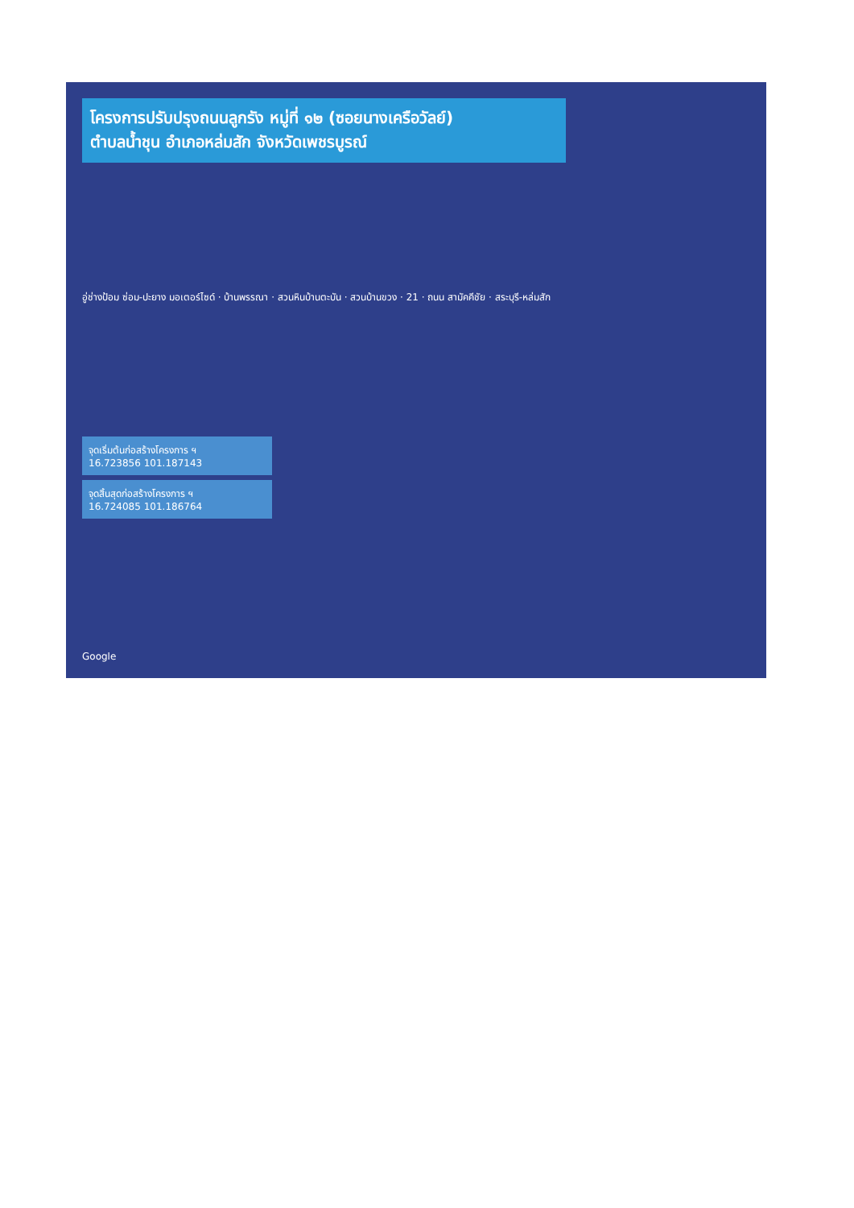โครงการปรับปรุงถนนลูกรัง หมู่ที่ ๑๒ (ซอยนางเครือวัลย์)
ตำบลน้ำชุน อำเภอหล่มสัก จังหวัดเพชรบูรณ์
อู่ช่างป้อม ซ่อม-ปะยาง มอเตอร์ไซด์ · บ้านพรรณา · สวนหินบ้านตะบัน · สวนบ้านขวง · 21 · ถนน สามัคคีชัย · สระบุรี-หล่มสัก
จุดเริ่มต้นก่อสร้างโครงการ ฯ
16.723856 101.187143
จุดสิ้นสุดก่อสร้างโครงการ ฯ
16.724085 101.186764
Google